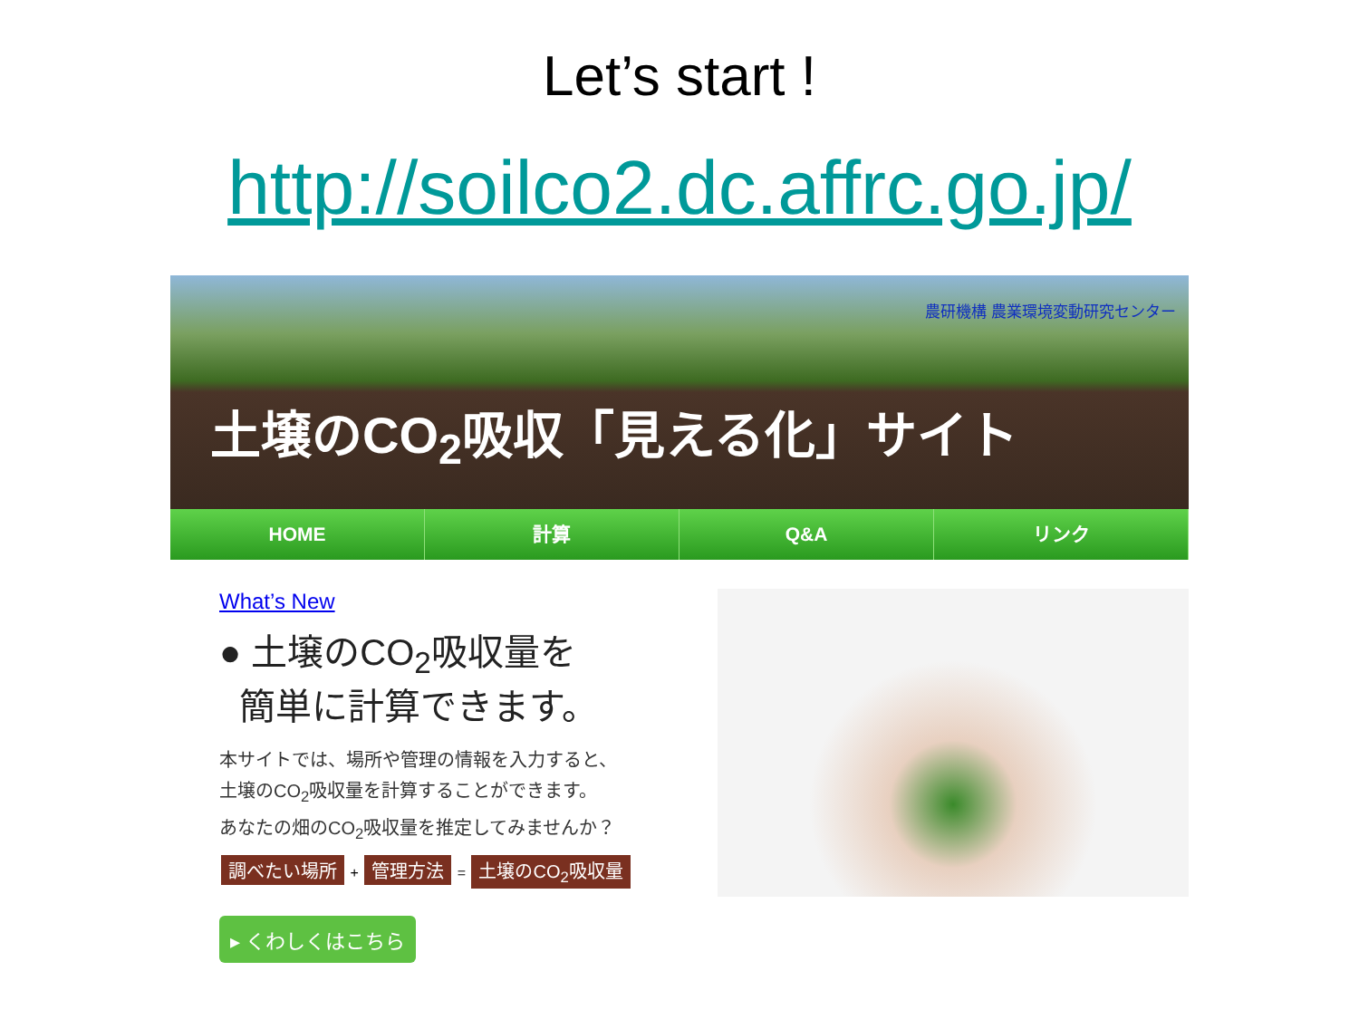Let’s start !
http://soilco2.dc.affrc.go.jp/
農研機構 農業環境変動研究センター
土壌のCO<sub>2</sub>吸収「見える化」サイト
HOME 計算 Q&A リンク
What’s New
● 土壌のCO<sub>2</sub>吸収量を
簡単に計算できます。
本サイトでは、場所や管理の情報を入力すると、
土壌のCO<sub>2</sub>吸収量を計算することができます。
あなたの畑のCO<sub>2</sub>吸収量を推定してみませんか？
調べたい場所 + 管理方法 = 土壌のCO<sub>2</sub>吸収量
▸ くわしくはこちら